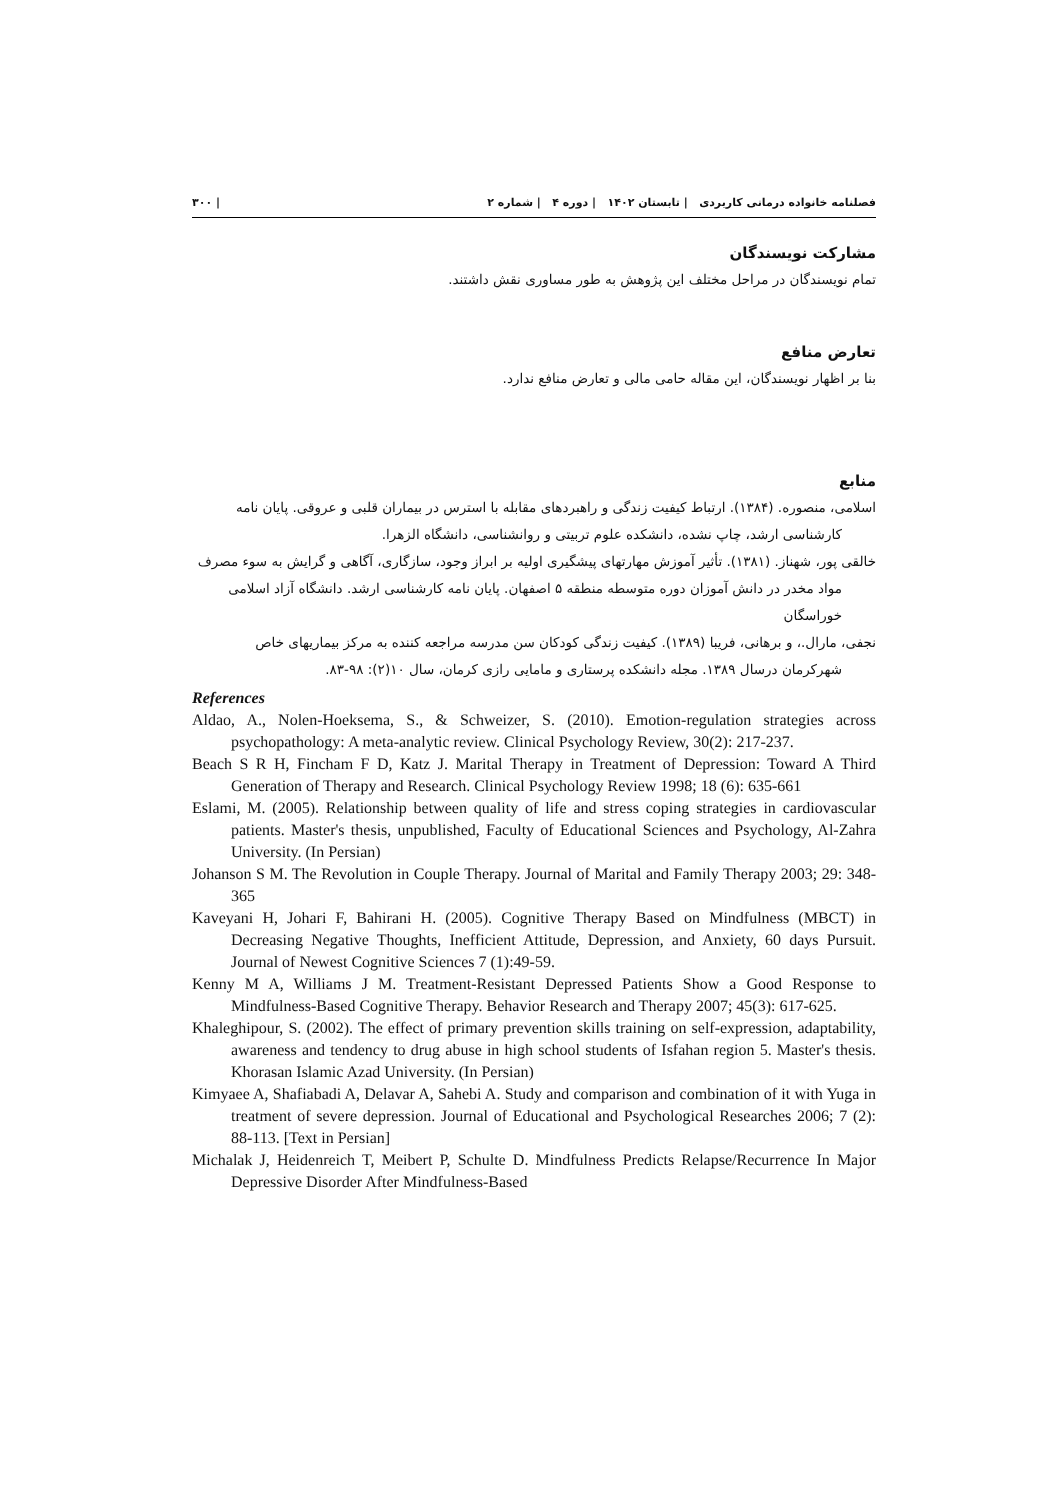فصلنامه خانواده درمانی کاربردی | تابستان ۱۴۰۲ | دوره ۴ | شماره ۲ | ۳۰۰
مشارکت نویسندگان
تمام نویسندگان در مراحل مختلف این پژوهش به طور مساوری نقش داشتند.
تعارض منافع
بنا بر اظهار نویسندگان، این مقاله حامی مالی و تعارض منافع ندارد.
منابع
اسلامی، منصوره. (۱۳۸۴). ارتباط کیفیت زندگی و راهبردهای مقابله با استرس در بیماران قلبی و عروقی. پایان نامه کارشناسی ارشد، چاپ نشده، دانشکده علوم تربیتی و روانشناسی، دانشگاه الزهرا.
خالقی پور، شهناز. (۱۳۸۱). تأثیر آموزش مهارتهای پیشگیری اولیه بر ابراز وجود، سازگاری، آگاهی و گرایش به سوء مصرف مواد مخدر در دانش آموزان دوره متوسطه منطقه ۵ اصفهان. پایان نامه کارشناسی ارشد. دانشگاه آزاد اسلامی خوراسگان
نجفی، مارال.، و برهانی، فریبا (۱۳۸۹). کیفیت زندگی کودکان سن مدرسه مراجعه کننده به مرکز بیماریهای خاص شهرکرمان درسال ۱۳۸۹. مجله دانشکده پرستاری و مامایی رازی کرمان، سال ۱۰(۲): ۹۸-۸۳.
References
Aldao, A., Nolen-Hoeksema, S., & Schweizer, S. (2010). Emotion-regulation strategies across psychopathology: A meta-analytic review. Clinical Psychology Review, 30(2): 217-237.
Beach S R H, Fincham F D, Katz J. Marital Therapy in Treatment of Depression: Toward A Third Generation of Therapy and Research. Clinical Psychology Review 1998; 18 (6): 635-661
Eslami, M. (2005). Relationship between quality of life and stress coping strategies in cardiovascular patients. Master's thesis, unpublished, Faculty of Educational Sciences and Psychology, Al-Zahra University. (In Persian)
Johanson S M. The Revolution in Couple Therapy. Journal of Marital and Family Therapy 2003; 29: 348- 365
Kaveyani H, Johari F, Bahirani H. (2005). Cognitive Therapy Based on Mindfulness (MBCT) in Decreasing Negative Thoughts, Inefficient Attitude, Depression, and Anxiety, 60 days Pursuit. Journal of Newest Cognitive Sciences 7 (1):49-59.
Kenny M A, Williams J M. Treatment-Resistant Depressed Patients Show a Good Response to Mindfulness-Based Cognitive Therapy. Behavior Research and Therapy 2007; 45(3): 617-625.
Khaleghipour, S. (2002). The effect of primary prevention skills training on self-expression, adaptability, awareness and tendency to drug abuse in high school students of Isfahan region 5. Master's thesis. Khorasan Islamic Azad University. (In Persian)
Kimyaee A, Shafiabadi A, Delavar A, Sahebi A. Study and comparison and combination of it with Yuga in treatment of severe depression. Journal of Educational and Psychological Researches 2006; 7 (2): 88-113. [Text in Persian]
Michalak J, Heidenreich T, Meibert P, Schulte D. Mindfulness Predicts Relapse/Recurrence In Major Depressive Disorder After Mindfulness-Based